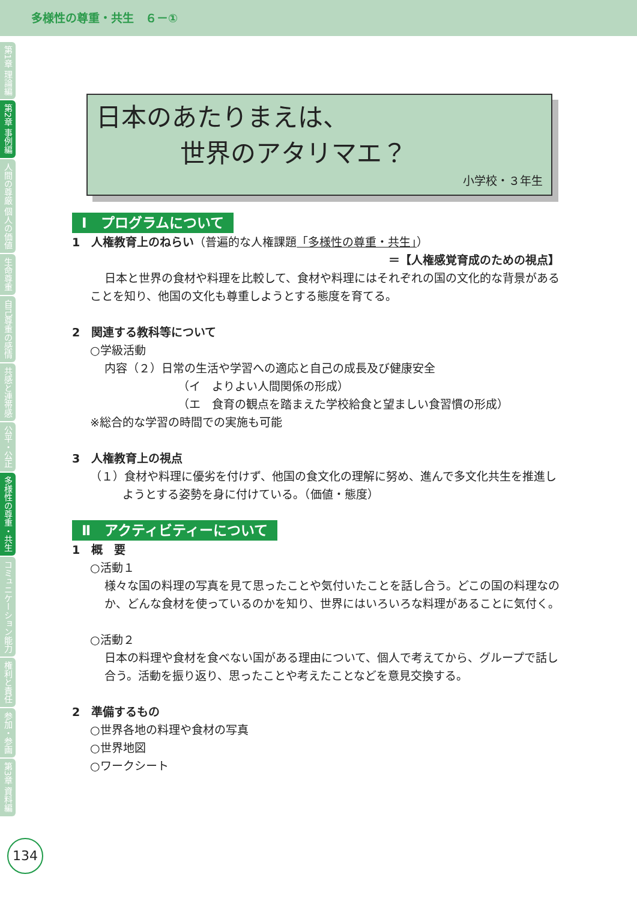多様性の尊重・共生　６－①
第1章 理論編
第2章 事例編
人間の尊厳 個人の価値
生命尊重
自己尊重の感情
共感と連帯感
公平・公正
多様性の尊重・共生
コミュニケーション能力
権利と責任
参加・参画
第3章 資料編
134
日本のあたりまえは、
世界のアタリマエ？
小学校・３年生
Ⅰ　プログラムについて
1　人権教育上のねらい（普遍的な人権課題「多様性の尊重・共生」）
＝【人権感覚育成のための視点】
日本と世界の食材や料理を比較して、食材や料理にはそれぞれの国の文化的な背景があることを知り、他国の文化も尊重しようとする態度を育てる。
2　関連する教科等について
○学級活動
内容（２）日常の生活や学習への適応と自己の成長及び健康安全
（イ　よりよい人間関係の形成）
（エ　食育の観点を踏まえた学校給食と望ましい食習慣の形成）
※総合的な学習の時間での実施も可能
3　人権教育上の視点
（１）食材や料理に優劣を付けず、他国の食文化の理解に努め、進んで多文化共生を推進しようとする姿勢を身に付けている。（価値・態度）
Ⅱ　アクティビティーについて
1　概　要
○活動１
様々な国の料理の写真を見て思ったことや気付いたことを話し合う。どこの国の料理なのか、どんな食材を使っているのかを知り、世界にはいろいろな料理があることに気付く。
○活動２
日本の料理や食材を食べない国がある理由について、個人で考えてから、グループで話し合う。活動を振り返り、思ったことや考えたことなどを意見交換する。
2　準備するもの
○世界各地の料理や食材の写真
○世界地図
○ワークシート